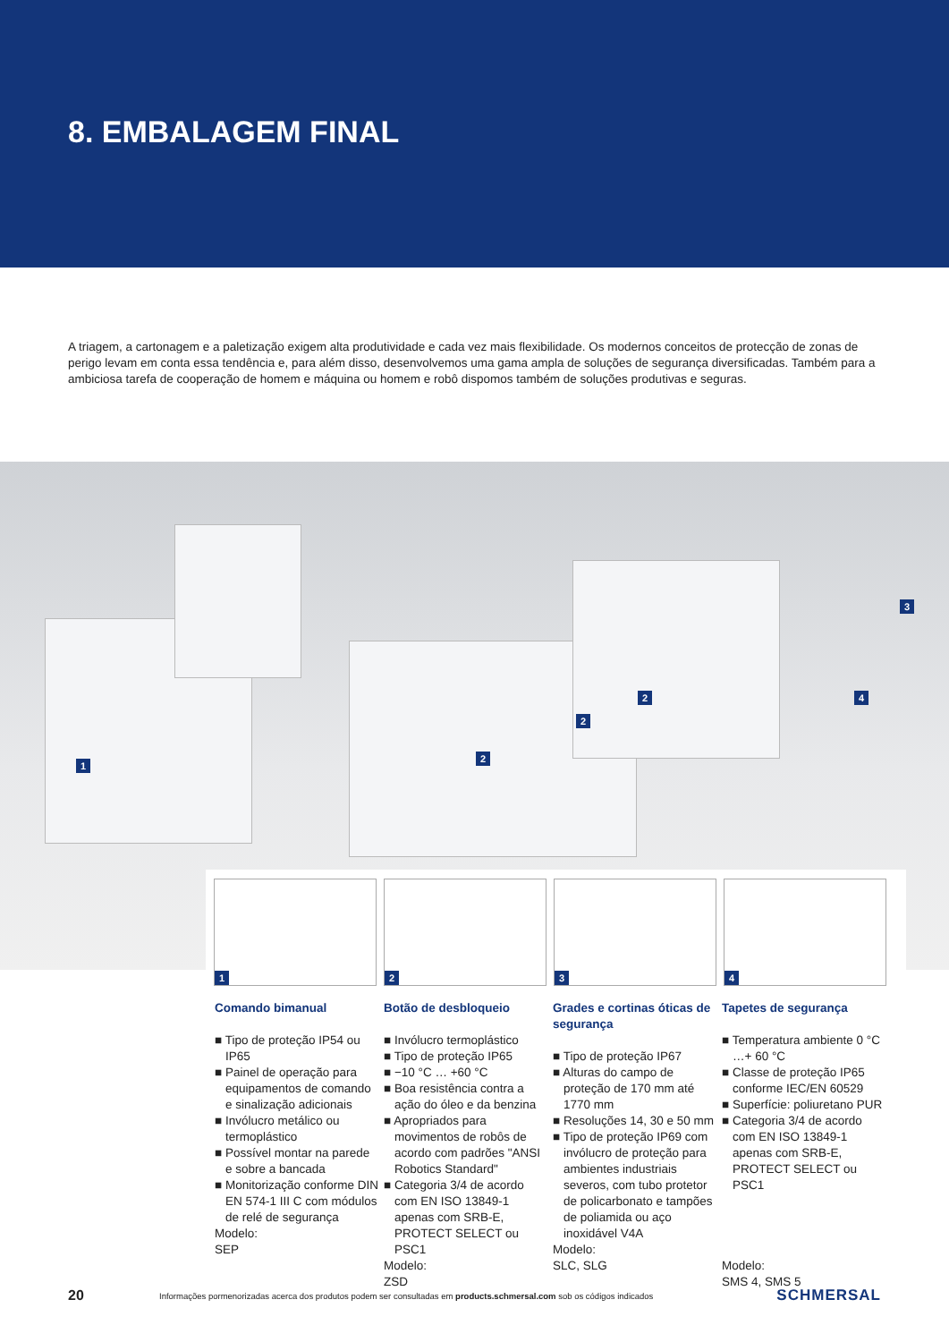8. EMBALAGEM FINAL
A triagem, a cartonagem e a paletização exigem alta produtividade e cada vez mais flexibilidade. Os modernos conceitos de protecção de zonas de perigo levam em conta essa tendência e, para além disso, desenvolvemos uma gama ampla de soluções de segurança diversificadas. Também para a ambiciosa tarefa de cooperação de homem e máquina ou homem e robô dispomos também de soluções produtivas e seguras.
1
2
2
2
3
4
1
2
3
4
Comando bimanual
■ Tipo de proteção IP54 ou IP65
■ Painel de operação para equipamentos de comando e sinalização adicionais
■ Invólucro metálico ou termoplástico
■ Possível montar na parede e sobre a bancada
■ Monitorização conforme DIN EN 574-1 III C com módulos de relé de segurança
Modelo:
SEP
Botão de desbloqueio
■ Invólucro termoplástico
■ Tipo de proteção IP65
■ −10 °C … +60 °C
■ Boa resistência contra a ação do óleo e da benzina
■ Apropriados para movimentos de robôs de acordo com padrões "ANSI Robotics Standard"
■ Categoria 3/4 de acordo com EN ISO 13849-1 apenas com SRB-E, PROTECT SELECT ou PSC1
Modelo:
ZSD
Grades e cortinas óticas de segurança
■ Tipo de proteção IP67
■ Alturas do campo de proteção de 170 mm até 1770 mm
■ Resoluções 14, 30 e 50 mm
■ Tipo de proteção IP69 com invólucro de proteção para ambientes industriais severos, com tubo protetor de policarbonato e tampões de poliamida ou aço inoxidável V4A
Modelo:
SLC, SLG
Tapetes de segurança
■ Temperatura ambiente 0 °C …+ 60 °C
■ Classe de proteção IP65 conforme IEC/EN 60529
■ Superfície: poliuretano PUR
■ Categoria 3/4 de acordo com EN ISO 13849-1 apenas com SRB-E, PROTECT SELECT ou PSC1
Modelo:
SMS 4, SMS 5
20 Informações pormenorizadas acerca dos produtos podem ser consultadas em products.schmersal.com sob os códigos indicados SCHMERSAL